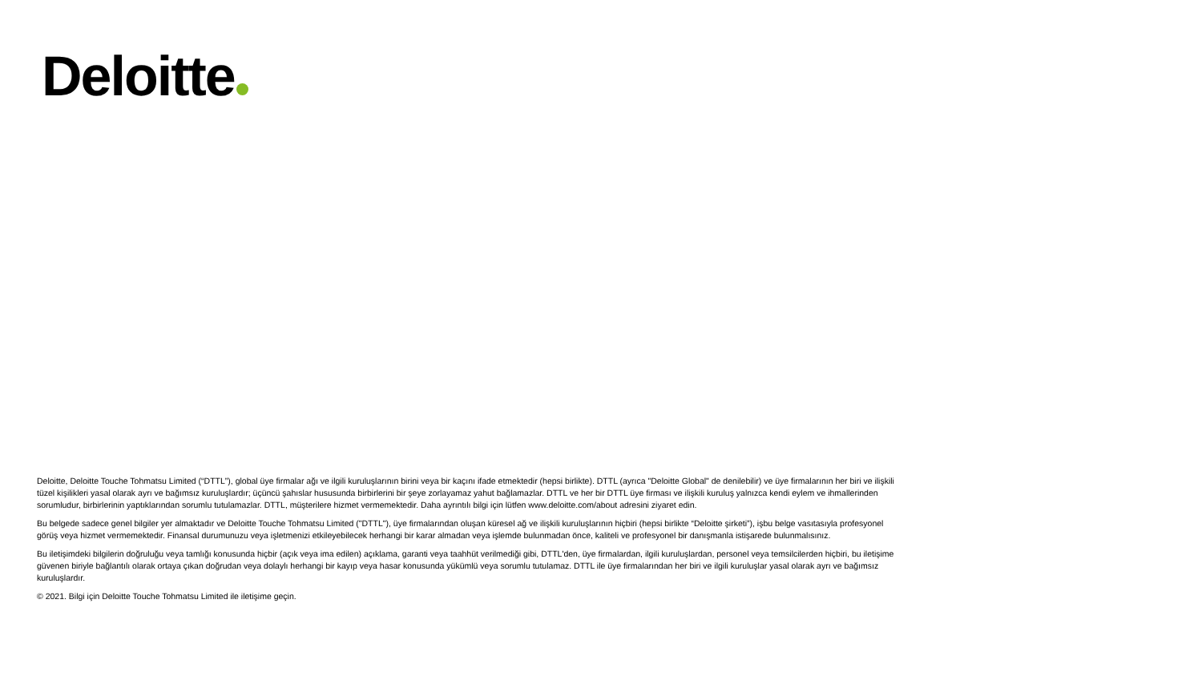Deloitte
Deloitte, Deloitte Touche Tohmatsu Limited (“DTTL”), global üye firmalar ağı ve ilgili kuruluşlarının birini veya bir kaçını ifade etmektedir (hepsi birlikte). DTTL (ayrıca "Deloitte Global" de denilebilir) ve üye firmalarının her biri ve ilişkili tüzel kişilikleri yasal olarak ayrı ve bağımsız kuruluşlardır; üçüncü şahıslar hususunda birbirlerini bir şeye zorlayamaz yahut bağlamazlar. DTTL ve her bir DTTL üye firması ve ilişkili kuruluş yalnızca kendi eylem ve ihmallerinden sorumludur, birbirlerinin yaptıklarından sorumlu tutulamazlar. DTTL, müşterilere hizmet vermemektedir. Daha ayrıntılı bilgi için lütfen www.deloitte.com/about adresini ziyaret edin.
Bu belgede sadece genel bilgiler yer almaktadır ve Deloitte Touche Tohmatsu Limited ("DTTL"), üye firmalarından oluşan küresel ağ ve ilişkili kuruluşlarının hiçbiri (hepsi birlikte “Deloitte şirketi”), işbu belge vasıtasıyla profesyonel görüş veya hizmet vermemektedir. Finansal durumunuzu veya işletmenizi etkileyebilecek herhangi bir karar almadan veya işlemde bulunmadan önce, kaliteli ve profesyonel bir danışmanla istişarede bulunmalısınız.
Bu iletişimdeki bilgilerin doğruluğu veya tamlığı konusunda hiçbir (açık veya ima edilen) açıklama, garanti veya taahhüt verilmediği gibi, DTTL'den, üye firmalardan, ilgili kuruluşlardan, personel veya temsilcilerden hiçbiri, bu iletişime güvenen biriyle bağlantılı olarak ortaya çıkan doğrudan veya dolaylı herhangi bir kayıp veya hasar konusunda yükümlü veya sorumlu tutulamaz. DTTL ile üye firmalarından her biri ve ilgili kuruluşlar yasal olarak ayrı ve bağımsız kuruluşlardır.
© 2021. Bilgi için Deloitte Touche Tohmatsu Limited ile iletişime geçin.